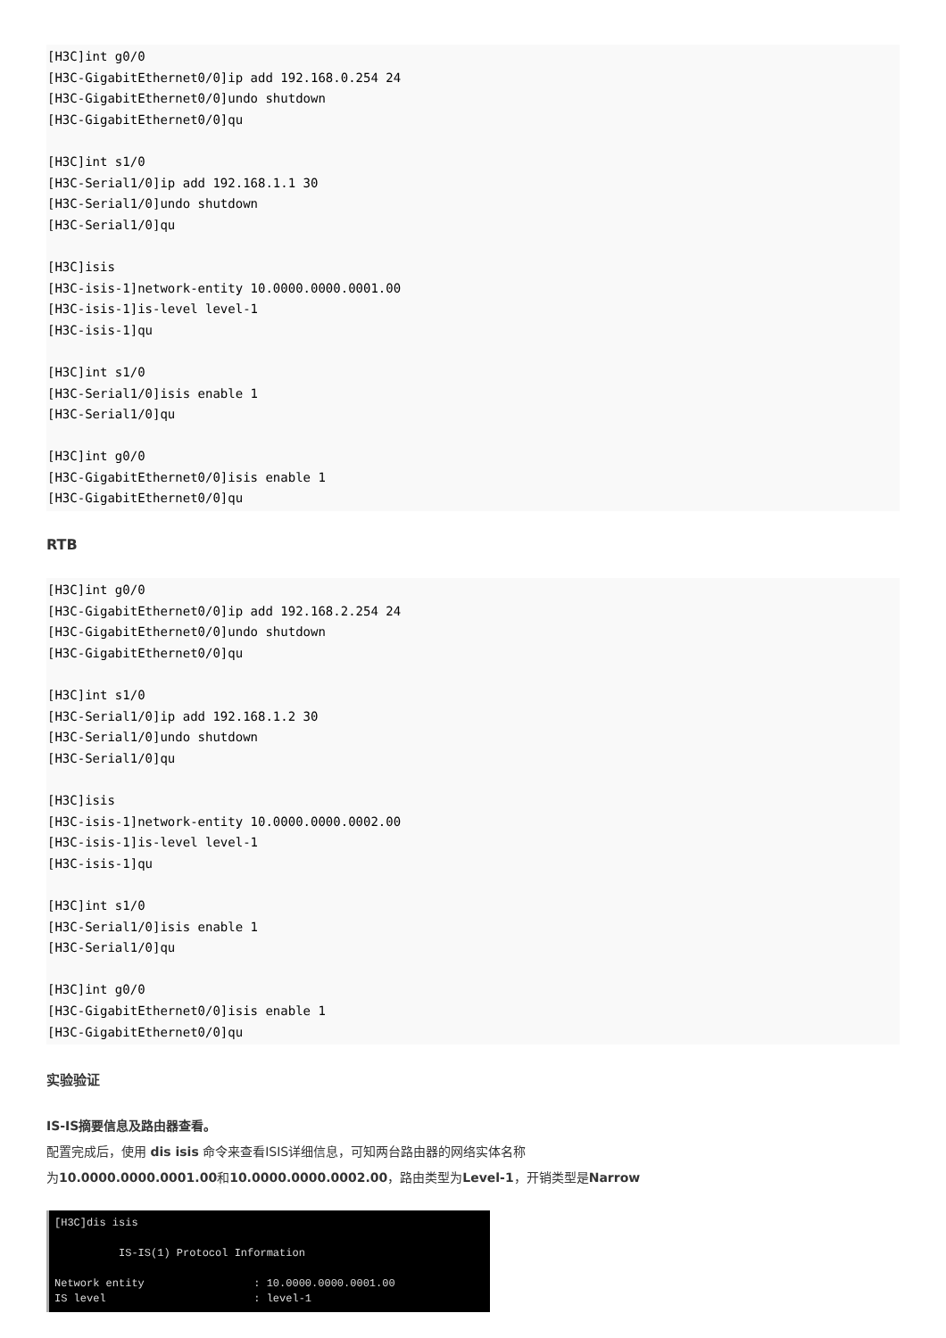[H3C]int g0/0
[H3C-GigabitEthernet0/0]ip add 192.168.0.254 24
[H3C-GigabitEthernet0/0]undo shutdown
[H3C-GigabitEthernet0/0]qu

[H3C]int s1/0
[H3C-Serial1/0]ip add 192.168.1.1 30
[H3C-Serial1/0]undo shutdown
[H3C-Serial1/0]qu

[H3C]isis
[H3C-isis-1]network-entity 10.0000.0000.0001.00
[H3C-isis-1]is-level level-1
[H3C-isis-1]qu

[H3C]int s1/0
[H3C-Serial1/0]isis enable 1
[H3C-Serial1/0]qu

[H3C]int g0/0
[H3C-GigabitEthernet0/0]isis enable 1
[H3C-GigabitEthernet0/0]qu
RTB
[H3C]int g0/0
[H3C-GigabitEthernet0/0]ip add 192.168.2.254 24
[H3C-GigabitEthernet0/0]undo shutdown
[H3C-GigabitEthernet0/0]qu

[H3C]int s1/0
[H3C-Serial1/0]ip add 192.168.1.2 30
[H3C-Serial1/0]undo shutdown
[H3C-Serial1/0]qu

[H3C]isis
[H3C-isis-1]network-entity 10.0000.0000.0002.00
[H3C-isis-1]is-level level-1
[H3C-isis-1]qu

[H3C]int s1/0
[H3C-Serial1/0]isis enable 1
[H3C-Serial1/0]qu

[H3C]int g0/0
[H3C-GigabitEthernet0/0]isis enable 1
[H3C-GigabitEthernet0/0]qu
实验验证
IS-IS摘要信息及路由器查看。
配置完成后，使用 dis isis 命令来查看ISIS详细信息，可知两台路由器的网络实体名称
为10.0000.0000.0001.00和10.0000.0000.0002.00，路由类型为Level-1，开销类型是Narrow
[H3C]dis isis IS-IS(1) Protocol Information Network entity : 10.0000.0000.0001.00 IS level : level-1